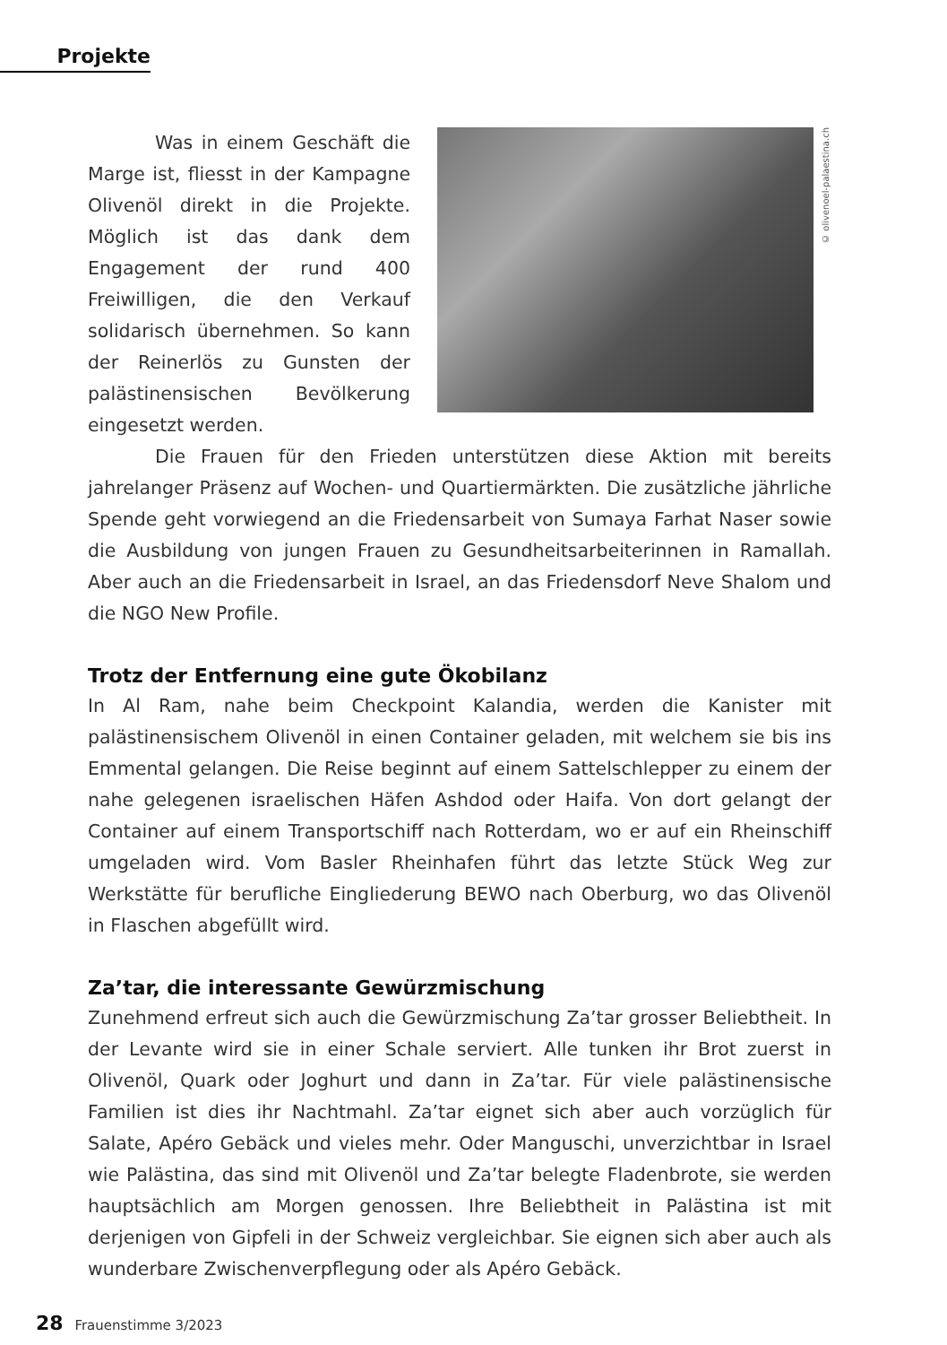Projekte
© olivenoel-palaestina.ch
Was in einem Geschäft die Marge ist, fliesst in der Kampagne Olivenöl direkt in die Projekte. Möglich ist das dank dem Engagement der rund 400 Freiwilligen, die den Verkauf solidarisch übernehmen. So kann der Reinerlös zu Gunsten der palästinensischen Bevölkerung eingesetzt werden.
Die Frauen für den Frieden unterstützen diese Aktion mit bereits jahrelanger Präsenz auf Wochen- und Quartiermärkten. Die zusätzliche jährliche Spende geht vorwiegend an die Friedensarbeit von Sumaya Farhat Naser sowie die Ausbildung von jungen Frauen zu Gesundheitsarbeiterinnen in Ramallah. Aber auch an die Friedensarbeit in Israel, an das Friedensdorf Neve Shalom und die NGO New Profile.
Trotz der Entfernung eine gute Ökobilanz
In Al Ram, nahe beim Checkpoint Kalandia, werden die Kanister mit palästinensischem Olivenöl in einen Container geladen, mit welchem sie bis ins Emmental gelangen. Die Reise beginnt auf einem Sattelschlepper zu einem der nahe gelegenen israelischen Häfen Ashdod oder Haifa. Von dort gelangt der Container auf einem Transportschiff nach Rotterdam, wo er auf ein Rheinschiff umgeladen wird. Vom Basler Rheinhafen führt das letzte Stück Weg zur Werkstätte für berufliche Eingliederung BEWO nach Oberburg, wo das Olivenöl in Flaschen abgefüllt wird.
Za’tar, die interessante Gewürzmischung
Zunehmend erfreut sich auch die Gewürzmischung Za’tar grosser Beliebtheit. In der Levante wird sie in einer Schale serviert. Alle tunken ihr Brot zuerst in Olivenöl, Quark oder Joghurt und dann in Za’tar. Für viele palästinensische Familien ist dies ihr Nachtmahl. Za’tar eignet sich aber auch vorzüglich für Salate, Apéro Gebäck und vieles mehr. Oder Manguschi, unverzichtbar in Israel wie Palästina, das sind mit Olivenöl und Za’tar belegte Fladenbrote, sie werden hauptsächlich am Morgen genossen. Ihre Beliebtheit in Palästina ist mit derjenigen von Gipfeli in der Schweiz vergleichbar. Sie eignen sich aber auch als wunderbare Zwischenverpflegung oder als Apéro Gebäck.
28 Frauenstimme 3/2023